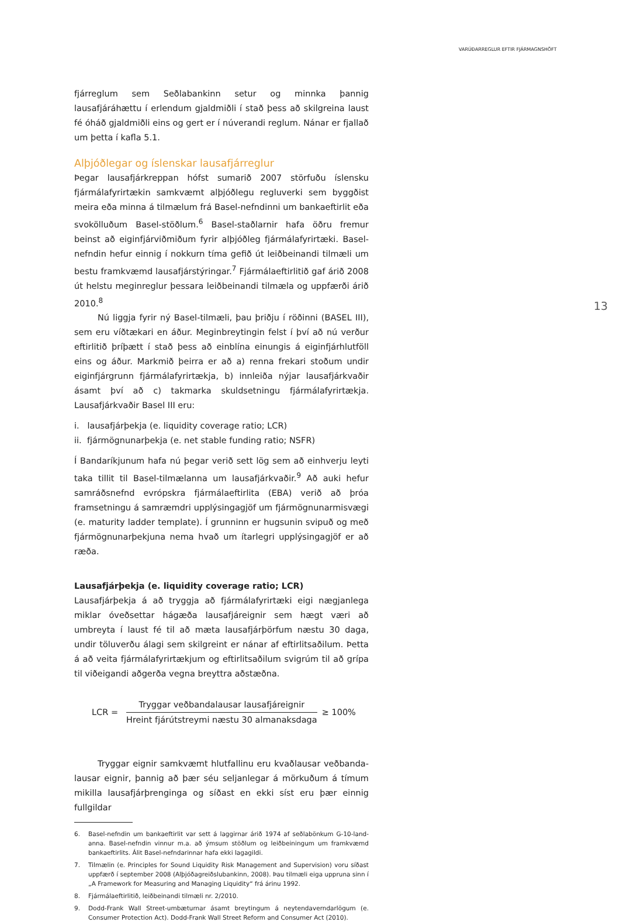VARÚÐARREGLUR EFTIR FJÁRMAGNSHÖFT
13
fjárreglum sem Seðlabankinn setur og minnka þannig lausafjáráhættu í erlendum gjaldmiðli í stað þess að skilgreina laust fé óháð gjaldmiðli eins og gert er í núverandi reglum. Nánar er fjallað um þetta í kafla 5.1.
Alþjóðlegar og íslenskar lausafjárreglur
Þegar lausafjárkreppan hófst sumarið 2007 störfuðu íslensku fjármála­fyrirtækin samkvæmt alþjóðlegu regluverki sem byggðist meira eða minna á tilmælum frá Basel-nefndinni um bankaeftirlit eða svoköll­uðum Basel-stöðlum.<sup>6</sup> Basel-staðlarnir hafa öðru fremur beinst að eiginfjárviðmiðum fyrir alþjóðleg fjármálafyrirtæki. Basel-nefndin hefur einnig í nokkurn tíma gefið út leiðbeinandi tilmæli um bestu fram­kvæmd lausafjárstýringar.<sup>7</sup> Fjármálaeftirlitið gaf árið 2008 út helstu meginreglur þessara leiðbeinandi tilmæla og uppfærði árið 2010.<sup>8</sup>
Nú liggja fyrir ný Basel-tilmæli, þau þriðju í röðinni (BASEL III), sem eru víðtækari en áður. Meginbreytingin felst í því að nú verður eftir­litið þríþætt í stað þess að einblína einungis á eiginfjárhlutföll eins og áður. Markmið þeirra er að a) renna frekari stoðum undir eiginfjárgrunn fjármálafyrirtækja, b) innleiða nýjar lausafjárkvaðir ásamt því að c) tak­marka skuldsetningu fjármálafyrirtækja. Lausafjárkvaðir Basel III eru:
i. lausafjárþekja (e. liquidity coverage ratio; LCR)
ii. fjármögnunarþekja (e. net stable funding ratio; NSFR)
Í Bandaríkjunum hafa nú þegar verið sett lög sem að einhverju leyti taka tillit til Basel-tilmælanna um lausafjárkvaðir.<sup>9</sup> Að auki hefur sam­ráðsnefnd evrópskra fjármálaeftirlita (EBA) verið að þróa framsetningu á samræmdri upplýsingagjöf um fjármögnunarmisvægi (e. maturity ladder template). Í grunninn er hugsunin svipuð og með fjármögnun­arþekjuna nema hvað um ítarlegri upplýsingagjöf er að ræða.
Lausafjárþekja (e. liquidity coverage ratio; LCR)
Lausafjárþekja á að tryggja að fjármálafyrirtæki eigi nægjanlega miklar óveðsettar hágæða lausafjáreignir sem hægt væri að umbreyta í laust fé til að mæta lausafjárþörfum næstu 30 daga, undir töluverðu álagi sem skilgreint er nánar af eftirlitsaðilum. Þetta á að veita fjármálafyrir­tækjum og eftirlitsaðilum svigrúm til að grípa til viðeigandi aðgerða vegna breyttra aðstæðna.
LCR =
Tryggar veðbandalausar lausafjáreignir
Hreint fjárútstreymi næstu 30 almanaksdaga
≥ 100%
Tryggar eignir samkvæmt hlutfallinu eru kvaðlausar veðbanda­lausar eignir, þannig að þær séu seljanlegar á mörkuðum á tímum mik­illa lausafjárþrenginga og síðast en ekki síst eru þær einnig fullgildar
6. Basel-nefndin um bankaeftirlit var sett á laggirnar árið 1974 af seðlabönkum G-10-land­anna. Basel-nefndin vinnur m.a. að ýmsum stöðlum og leiðbeiningum um framkvæmd bankaeftirlits. Álit Basel-nefndarinnar hafa ekki lagagildi.
7. Tilmælin (e. Principles for Sound Liquidity Risk Management and Supervision) voru síðast uppfærð í september 2008 (Alþjóðagreiðslubankinn, 2008). Þau tilmæli eiga uppruna sinn í „A Framework for Measuring and Managing Liquidity“ frá árinu 1992.
8. Fjármálaeftirlitið, leiðbeinandi tilmæli nr. 2/2010.
9. Dodd-Frank Wall Street-umbæturnar ásamt breytingum á neytendaverndarlögum (e. Consumer Protection Act). Dodd-Frank Wall Street Reform and Consumer Act (2010).